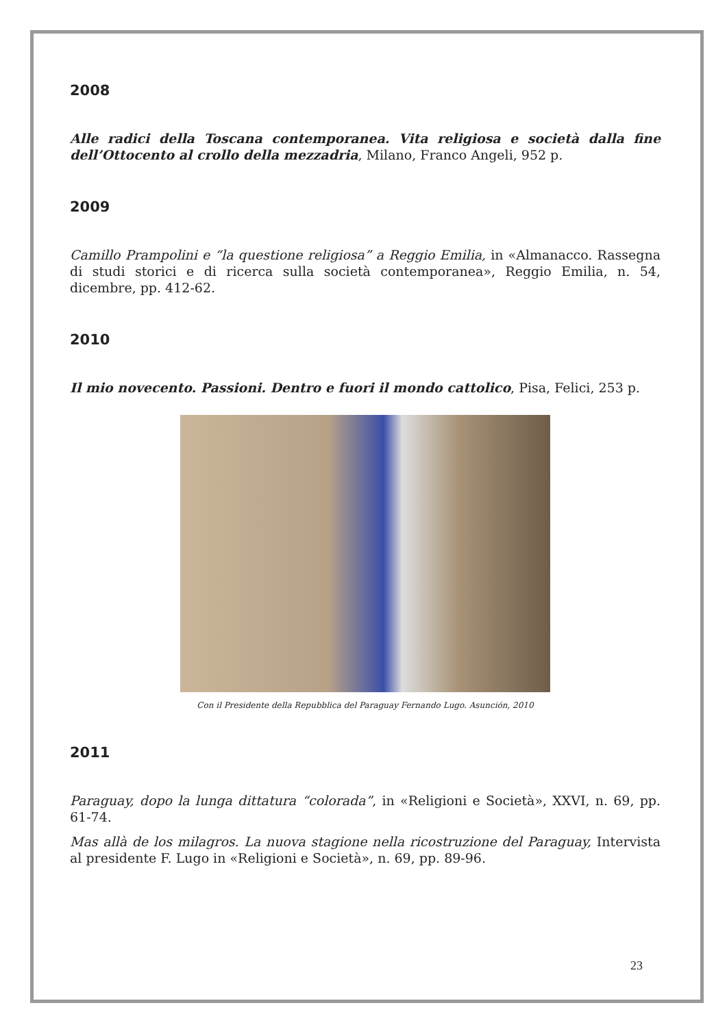2008
Alle radici della Toscana contemporanea. Vita religiosa e società dalla fine dell’Ottocento al crollo della mezzadria, Milano, Franco Angeli, 952 p.
2009
Camillo Prampolini e “la questione religiosa” a Reggio Emilia, in «Almanacco. Rassegna di studi storici e di ricerca sulla società contemporanea», Reggio Emilia, n. 54, dicembre, pp. 412-62.
2010
Il mio novecento. Passioni. Dentro e fuori il mondo cattolico, Pisa, Felici, 253 p.
Con il Presidente della Repubblica del Paraguay Fernando Lugo. Asunción, 2010
2011
Paraguay, dopo la lunga dittatura “colorada”, in «Religioni e Società», XXVI, n. 69, pp. 61-74.
Mas allà de los milagros. La nuova stagione nella ricostruzione del Paraguay, Intervista al presidente F. Lugo in «Religioni e Società», n. 69, pp. 89-96.
23